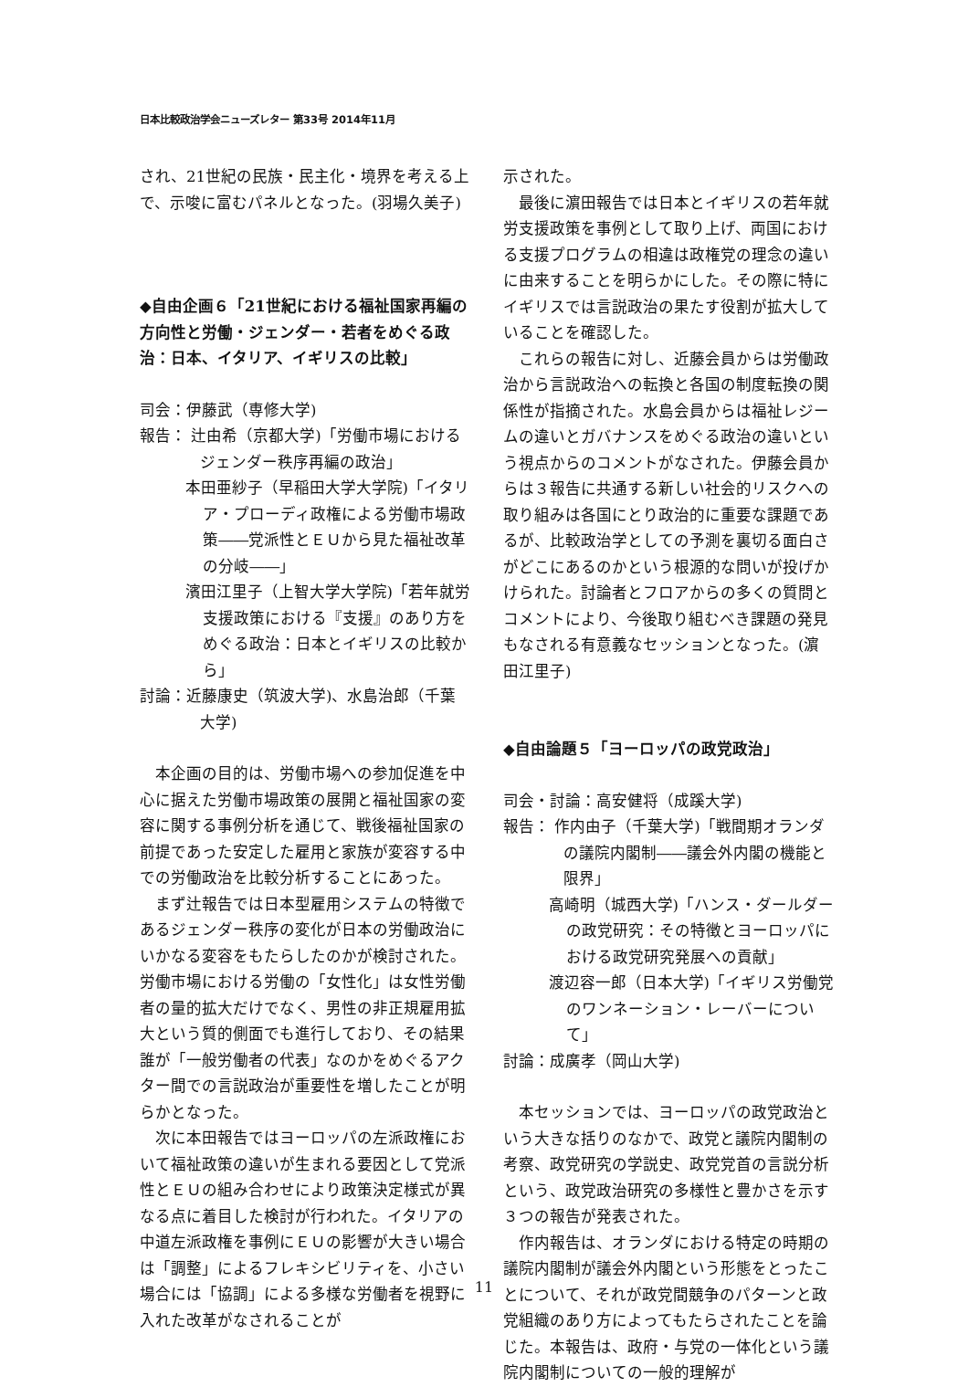日本比較政治学会ニューズレター 第33号 2014年11月
され、21世紀の民族・民主化・境界を考える上で、示唆に富むパネルとなった。(羽場久美子)
◆自由企画６「21世紀における福祉国家再編の方向性と労働・ジェンダー・若者をめぐる政治：日本、イタリア、イギリスの比較」
司会：伊藤武（専修大学)
報告： 辻由希（京都大学)「労働市場におけるジェンダー秩序再編の政治」
本田亜紗子（早稲田大学大学院)「イタリア・プローディ政権による労働市場政策――党派性とＥＵから見た福祉改革の分岐――」
濱田江里子（上智大学大学院)「若年就労支援政策における『支援』のあり方をめぐる政治：日本とイギリスの比較から」
討論：近藤康史（筑波大学)、水島治郎（千葉大学)
本企画の目的は、労働市場への参加促進を中心に据えた労働市場政策の展開と福祉国家の変容に関する事例分析を通じて、戦後福祉国家の前提であった安定した雇用と家族が変容する中での労働政治を比較分析することにあった。
まず辻報告では日本型雇用システムの特徴であるジェンダー秩序の変化が日本の労働政治にいかなる変容をもたらしたのかが検討された。労働市場における労働の「女性化」は女性労働者の量的拡大だけでなく、男性の非正規雇用拡大という質的側面でも進行しており、その結果誰が「一般労働者の代表」なのかをめぐるアクター間での言説政治が重要性を増したことが明らかとなった。
次に本田報告ではヨーロッパの左派政権において福祉政策の違いが生まれる要因として党派性とＥＵの組み合わせにより政策決定様式が異なる点に着目した検討が行われた。イタリアの中道左派政権を事例にＥＵの影響が大きい場合は「調整」によるフレキシビリティを、小さい場合には「協調」による多様な労働者を視野に入れた改革がなされることが
示された。
最後に濵田報告では日本とイギリスの若年就労支援政策を事例として取り上げ、両国における支援プログラムの相違は政権党の理念の違いに由来することを明らかにした。その際に特にイギリスでは言説政治の果たす役割が拡大していることを確認した。
これらの報告に対し、近藤会員からは労働政治から言説政治への転換と各国の制度転換の関係性が指摘された。水島会員からは福祉レジームの違いとガバナンスをめぐる政治の違いという視点からのコメントがなされた。伊藤会員からは３報告に共通する新しい社会的リスクへの取り組みは各国にとり政治的に重要な課題であるが、比較政治学としての予測を裏切る面白さがどこにあるのかという根源的な問いが投げかけられた。討論者とフロアからの多くの質問とコメントにより、今後取り組むべき課題の発見もなされる有意義なセッションとなった。(濵田江里子)
◆自由論題５「ヨーロッパの政党政治」
司会・討論：高安健将（成蹊大学)
報告： 作内由子（千葉大学)「戦間期オランダの議院内閣制――議会外内閣の機能と限界」
高崎明（城西大学)「ハンス・ダールダーの政党研究：その特徴とヨーロッパにおける政党研究発展への貢献」
渡辺容一郎（日本大学)「イギリス労働党のワンネーション・レーバーについて」
討論：成廣孝（岡山大学)
本セッションでは、ヨーロッパの政党政治という大きな括りのなかで、政党と議院内閣制の考察、政党研究の学説史、政党党首の言説分析という、政党政治研究の多様性と豊かさを示す３つの報告が発表された。
作内報告は、オランダにおける特定の時期の議院内閣制が議会外内閣という形態をとったことについて、それが政党間競争のパターンと政党組織のあり方によってもたらされたことを論じた。本報告は、政府・与党の一体化という議院内閣制についての一般的理解が
11